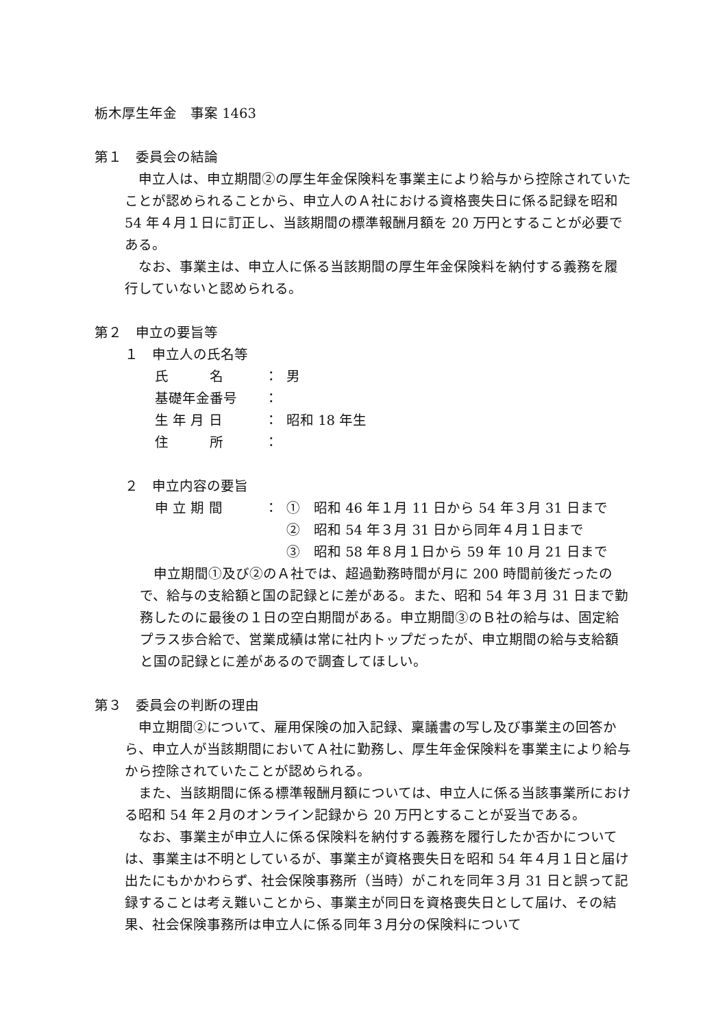栃木厚生年金　事案 1463
第１　委員会の結論
　申立人は、申立期間②の厚生年金保険料を事業主により給与から控除されていたことが認められることから、申立人のＡ社における資格喪失日に係る記録を昭和 54 年４月１日に訂正し、当該期間の標準報酬月額を 20 万円とすることが必要である。
　なお、事業主は、申立人に係る当該期間の厚生年金保険料を納付する義務を履行していないと認められる。
第２　申立の要旨等
１　申立人の氏名等
| 氏 名 | ： | 男 |
| 基礎年金番号 | ： | |
| 生 年 月 日 | ： | 昭和 18 年生 |
| 住 所 | ： | |
２　申立内容の要旨
| 申 立 期 間 | ： | ① 昭和 46 年１月 11 日から 54 年３月 31 日まで |
| | | ② 昭和 54 年３月 31 日から同年４月１日まで |
| | | ③ 昭和 58 年８月１日から 59 年 10 月 21 日まで |
　申立期間①及び②のＡ社では、超過勤務時間が月に 200 時間前後だったので、給与の支給額と国の記録とに差がある。また、昭和 54 年３月 31 日まで勤務したのに最後の１日の空白期間がある。申立期間③のＢ社の給与は、固定給プラス歩合給で、営業成績は常に社内トップだったが、申立期間の給与支給額と国の記録とに差があるので調査してほしい。
第３　委員会の判断の理由
　申立期間②について、雇用保険の加入記録、稟議書の写し及び事業主の回答から、申立人が当該期間においてＡ社に勤務し、厚生年金保険料を事業主により給与から控除されていたことが認められる。
　また、当該期間に係る標準報酬月額については、申立人に係る当該事業所における昭和 54 年２月のオンライン記録から 20 万円とすることが妥当である。
　なお、事業主が申立人に係る保険料を納付する義務を履行したか否かについては、事業主は不明としているが、事業主が資格喪失日を昭和 54 年４月１日と届け出たにもかかわらず、社会保険事務所（当時）がこれを同年３月 31 日と誤って記録することは考え難いことから、事業主が同日を資格喪失日として届け、その結果、社会保険事務所は申立人に係る同年３月分の保険料について